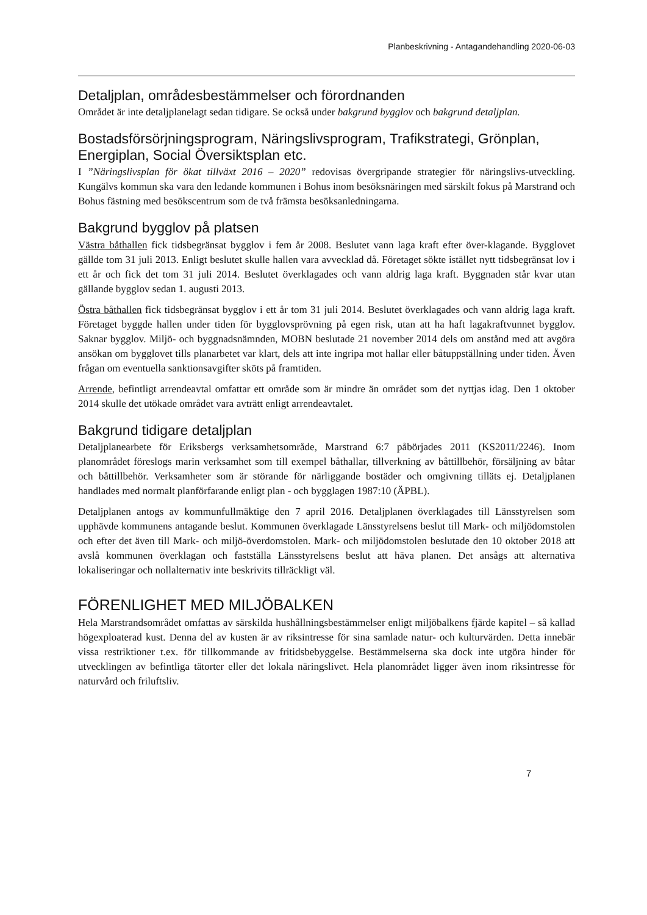Planbeskrivning - Antagandehandling 2020-06-03
Detaljplan, områdesbestämmelser och förordnanden
Området är inte detaljplanelagt sedan tidigare. Se också under bakgrund bygglov och bakgrund detaljplan.
Bostadsförsörjningsprogram, Näringslivsprogram, Trafikstrategi, Grönplan, Energiplan, Social Översiktsplan etc.
I ”Näringslivsplan för ökat tillväxt 2016 – 2020” redovisas övergripande strategier för näringslivs-utveckling. Kungälvs kommun ska vara den ledande kommunen i Bohus inom besöksnäringen med särskilt fokus på Marstrand och Bohus fästning med besökscentrum som de två främsta besöksanledningarna.
Bakgrund bygglov på platsen
Västra båthallen fick tidsbegränsat bygglov i fem år 2008. Beslutet vann laga kraft efter över-klagande. Bygglovet gällde tom 31 juli 2013. Enligt beslutet skulle hallen vara avvecklad då. Företaget sökte istället nytt tidsbegränsat lov i ett år och fick det tom 31 juli 2014. Beslutet överklagades och vann aldrig laga kraft. Byggnaden står kvar utan gällande bygglov sedan 1. augusti 2013.
Östra båthallen fick tidsbegränsat bygglov i ett år tom 31 juli 2014. Beslutet överklagades och vann aldrig laga kraft. Företaget byggde hallen under tiden för bygglovsprövning på egen risk, utan att ha haft lagakraftvunnet bygglov. Saknar bygglov. Miljö- och byggnadsnämnden, MOBN beslutade 21 november 2014 dels om anstånd med att avgöra ansökan om bygglovet tills planarbetet var klart, dels att inte ingripa mot hallar eller båtuppställning under tiden. Även frågan om eventuella sanktionsavgifter sköts på framtiden.
Arrende, befintligt arrendeavtal omfattar ett område som är mindre än området som det nyttjas idag. Den 1 oktober 2014 skulle det utökade området vara avträtt enligt arrendeavtalet.
Bakgrund tidigare detaljplan
Detaljplanearbete för Eriksbergs verksamhetsområde, Marstrand 6:7 påbörjades 2011 (KS2011/2246). Inom planområdet föreslogs marin verksamhet som till exempel båthallar, tillverkning av båttillbehör, försäljning av båtar och båttillbehör. Verksamheter som är störande för närliggande bostäder och omgivning tilläts ej. Detaljplanen handlades med normalt planförfarande enligt plan - och bygglagen 1987:10 (ÄPBL).
Detaljplanen antogs av kommunfullmäktige den 7 april 2016. Detaljplanen överklagades till Länsstyrelsen som upphävde kommunens antagande beslut. Kommunen överklagade Länsstyrelsens beslut till Mark- och miljödomstolen och efter det även till Mark- och miljö-överdomstolen. Mark- och miljödomstolen beslutade den 10 oktober 2018 att avslå kommunen överklagan och fastställa Länsstyrelsens beslut att häva planen. Det ansågs att alternativa lokaliseringar och nollalternativ inte beskrivits tillräckligt väl.
FÖRENLIGHET MED MILJÖBALKEN
Hela Marstrandsområdet omfattas av särskilda hushållningsbestämmelser enligt miljöbalkens fjärde kapitel – så kallad högexploaterad kust. Denna del av kusten är av riksintresse för sina samlade natur- och kulturvärden. Detta innebär vissa restriktioner t.ex. för tillkommande av fritidsbebyggelse. Bestämmelserna ska dock inte utgöra hinder för utvecklingen av befintliga tätorter eller det lokala näringslivet. Hela planområdet ligger även inom riksintresse för naturvård och friluftsliv.
7